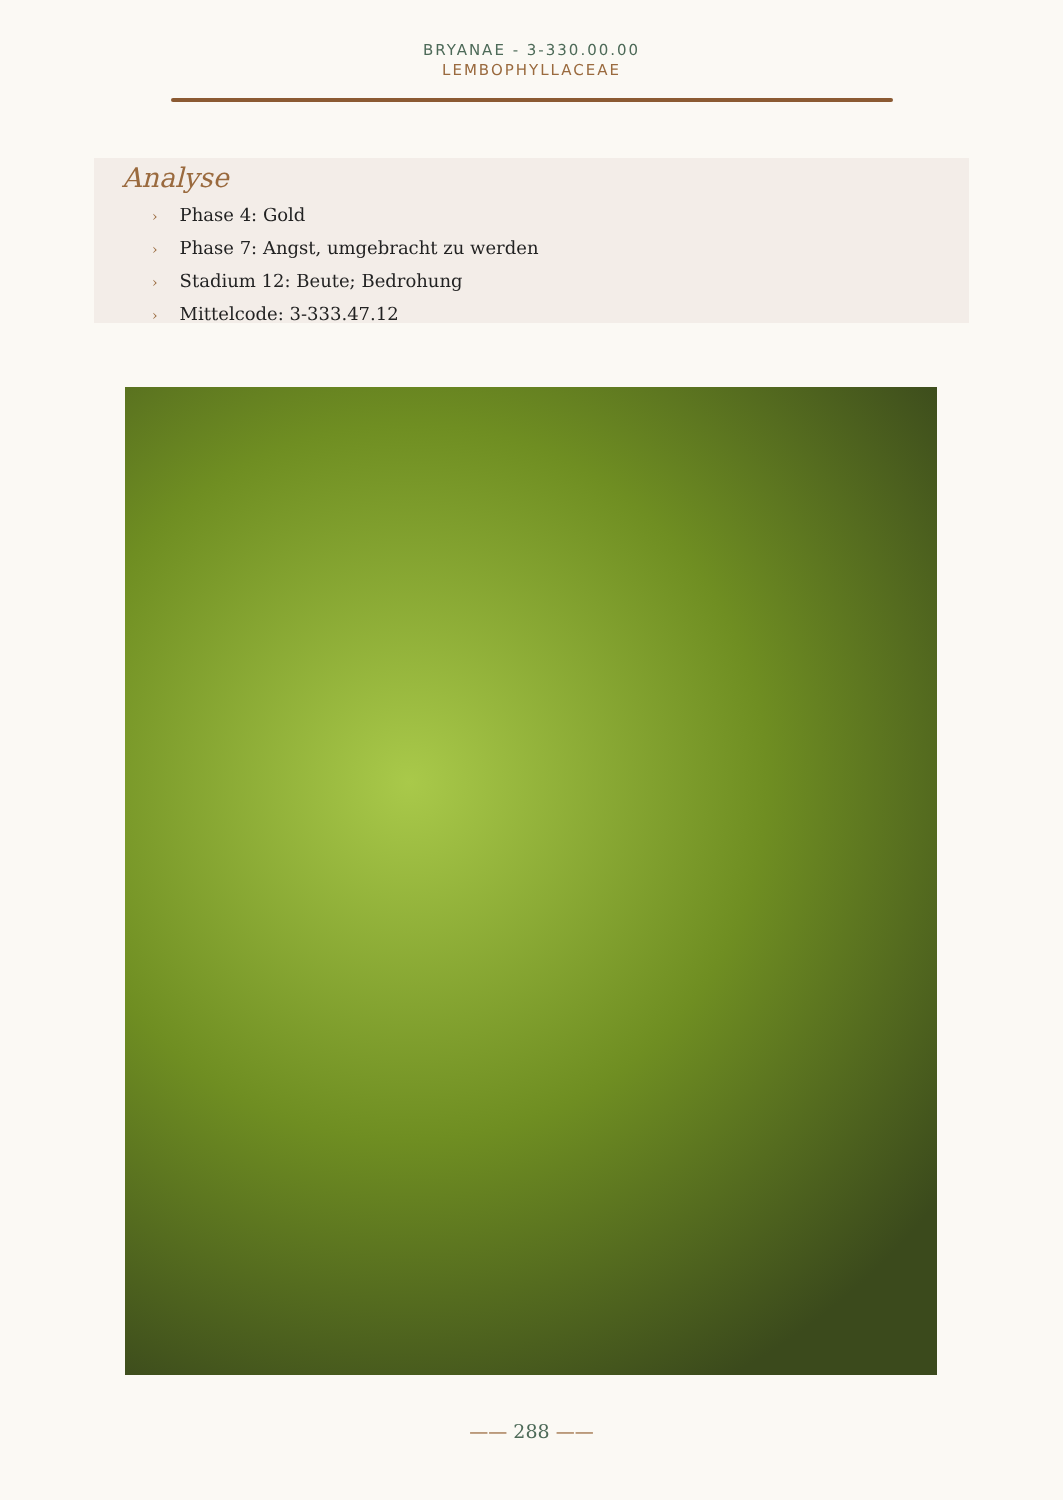BRYANAE - 3-330.00.00
LEMBOPHYLLACEAE
Analyse
› Phase 4: Gold
› Phase 7: Angst, umgebracht zu werden
› Stadium 12: Beute; Bedrohung
› Mittelcode: 3-333.47.12
—— 288 ——